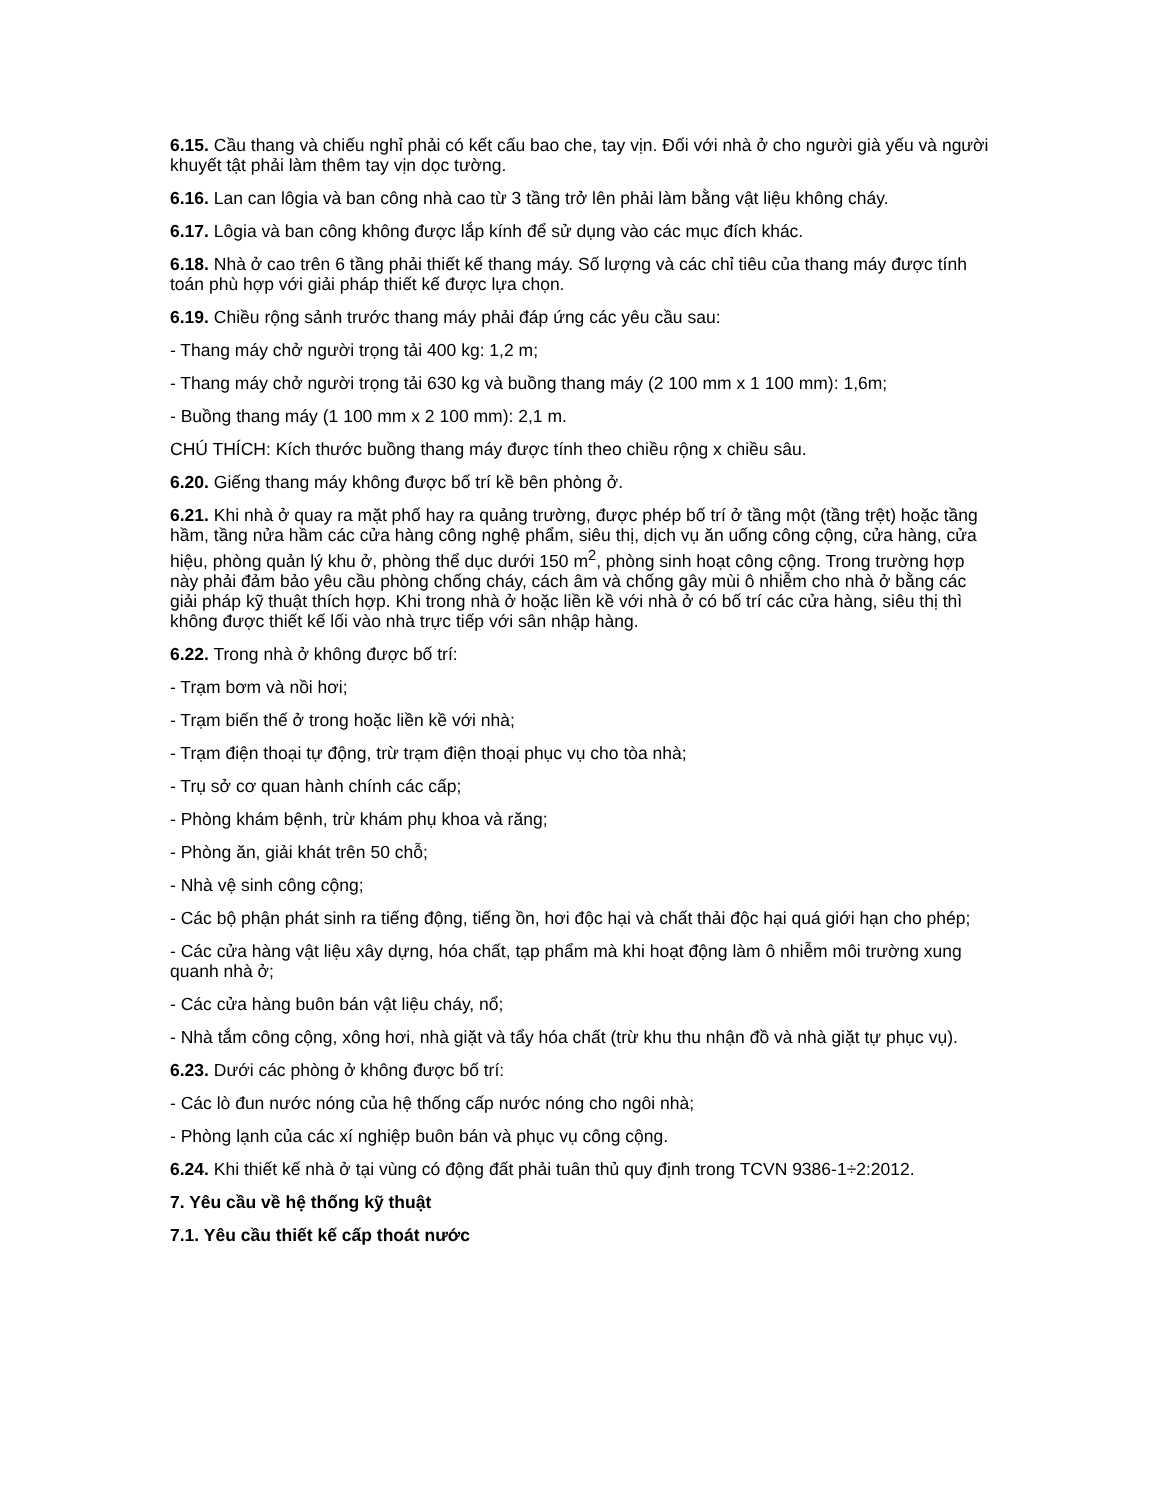6.15. Cầu thang và chiếu nghỉ phải có kết cấu bao che, tay vịn. Đối với nhà ở cho người già yếu và người khuyết tật phải làm thêm tay vịn dọc tường.
6.16. Lan can lôgia và ban công nhà cao từ 3 tầng trở lên phải làm bằng vật liệu không cháy.
6.17. Lôgia và ban công không được lắp kính để sử dụng vào các mục đích khác.
6.18. Nhà ở cao trên 6 tầng phải thiết kế thang máy. Số lượng và các chỉ tiêu của thang máy được tính toán phù hợp với giải pháp thiết kế được lựa chọn.
6.19. Chiều rộng sảnh trước thang máy phải đáp ứng các yêu cầu sau:
- Thang máy chở người trọng tải 400 kg: 1,2 m;
- Thang máy chở người trọng tải 630 kg và buồng thang máy (2 100 mm x 1 100 mm): 1,6m;
- Buồng thang máy (1 100 mm x 2 100 mm): 2,1 m.
CHÚ THÍCH: Kích thước buồng thang máy được tính theo chiều rộng x chiều sâu.
6.20. Giếng thang máy không được bố trí kề bên phòng ở.
6.21. Khi nhà ở quay ra mặt phố hay ra quảng trường, được phép bố trí ở tầng một (tầng trệt) hoặc tầng hầm, tầng nửa hầm các cửa hàng công nghệ phẩm, siêu thị, dịch vụ ăn uống công cộng, cửa hàng, cửa hiệu, phòng quản lý khu ở, phòng thể dục dưới 150 m<sup>2</sup>, phòng sinh hoạt công cộng. Trong trường hợp này phải đảm bảo yêu cầu phòng chống cháy, cách âm và chống gây mùi ô nhiễm cho nhà ở bằng các giải pháp kỹ thuật thích hợp. Khi trong nhà ở hoặc liền kề với nhà ở có bố trí các cửa hàng, siêu thị thì không được thiết kế lối vào nhà trực tiếp với sân nhập hàng.
6.22. Trong nhà ở không được bố trí:
- Trạm bơm và nồi hơi;
- Trạm biến thế ở trong hoặc liền kề với nhà;
- Trạm điện thoại tự động, trừ trạm điện thoại phục vụ cho tòa nhà;
- Trụ sở cơ quan hành chính các cấp;
- Phòng khám bệnh, trừ khám phụ khoa và răng;
- Phòng ăn, giải khát trên 50 chỗ;
- Nhà vệ sinh công cộng;
- Các bộ phận phát sinh ra tiếng động, tiếng ồn, hơi độc hại và chất thải độc hại quá giới hạn cho phép;
- Các cửa hàng vật liệu xây dựng, hóa chất, tạp phẩm mà khi hoạt động làm ô nhiễm môi trường xung quanh nhà ở;
- Các cửa hàng buôn bán vật liệu cháy, nổ;
- Nhà tắm công cộng, xông hơi, nhà giặt và tẩy hóa chất (trừ khu thu nhận đồ và nhà giặt tự phục vụ).
6.23. Dưới các phòng ở không được bố trí:
- Các lò đun nước nóng của hệ thống cấp nước nóng cho ngôi nhà;
- Phòng lạnh của các xí nghiệp buôn bán và phục vụ công cộng.
6.24. Khi thiết kế nhà ở tại vùng có động đất phải tuân thủ quy định trong TCVN 9386-1÷2:2012.
7. Yêu cầu về hệ thống kỹ thuật
7.1. Yêu cầu thiết kế cấp thoát nước